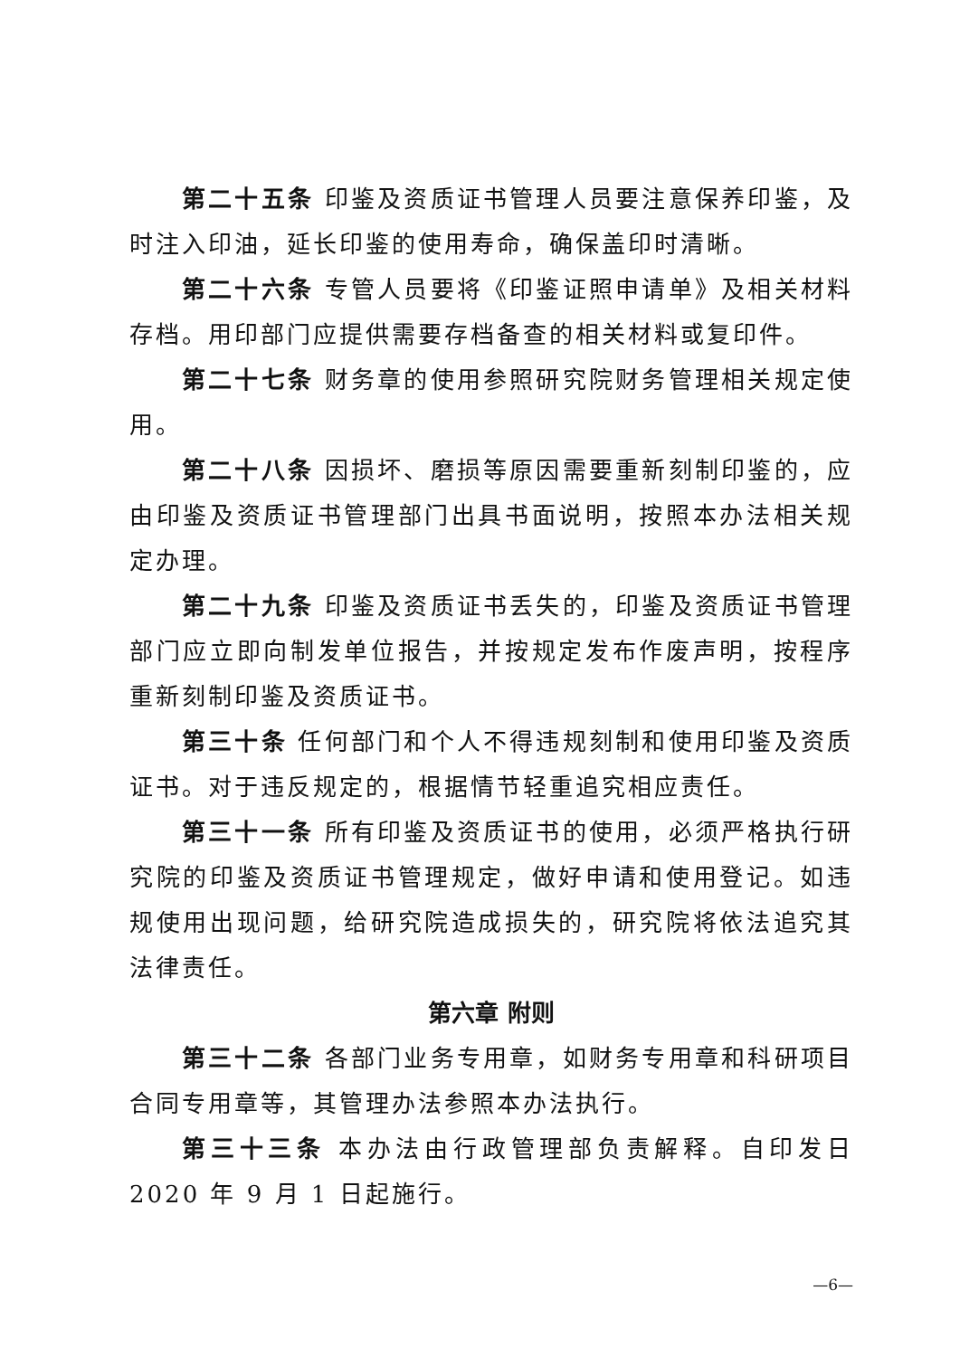第二十五条 印鉴及资质证书管理人员要注意保养印鉴，及时注入印油，延长印鉴的使用寿命，确保盖印时清晰。
第二十六条 专管人员要将《印鉴证照申请单》及相关材料存档。用印部门应提供需要存档备查的相关材料或复印件。
第二十七条 财务章的使用参照研究院财务管理相关规定使用。
第二十八条 因损坏、磨损等原因需要重新刻制印鉴的，应由印鉴及资质证书管理部门出具书面说明，按照本办法相关规定办理。
第二十九条 印鉴及资质证书丢失的，印鉴及资质证书管理部门应立即向制发单位报告，并按规定发布作废声明，按程序重新刻制印鉴及资质证书。
第三十条 任何部门和个人不得违规刻制和使用印鉴及资质证书。对于违反规定的，根据情节轻重追究相应责任。
第三十一条 所有印鉴及资质证书的使用，必须严格执行研究院的印鉴及资质证书管理规定，做好申请和使用登记。如违规使用出现问题，给研究院造成损失的，研究院将依法追究其法律责任。
第六章 附则
第三十二条 各部门业务专用章，如财务专用章和科研项目合同专用章等，其管理办法参照本办法执行。
第三十三条 本办法由行政管理部负责解释。自印发日 2020 年 9 月 1 日起施行。
—6—